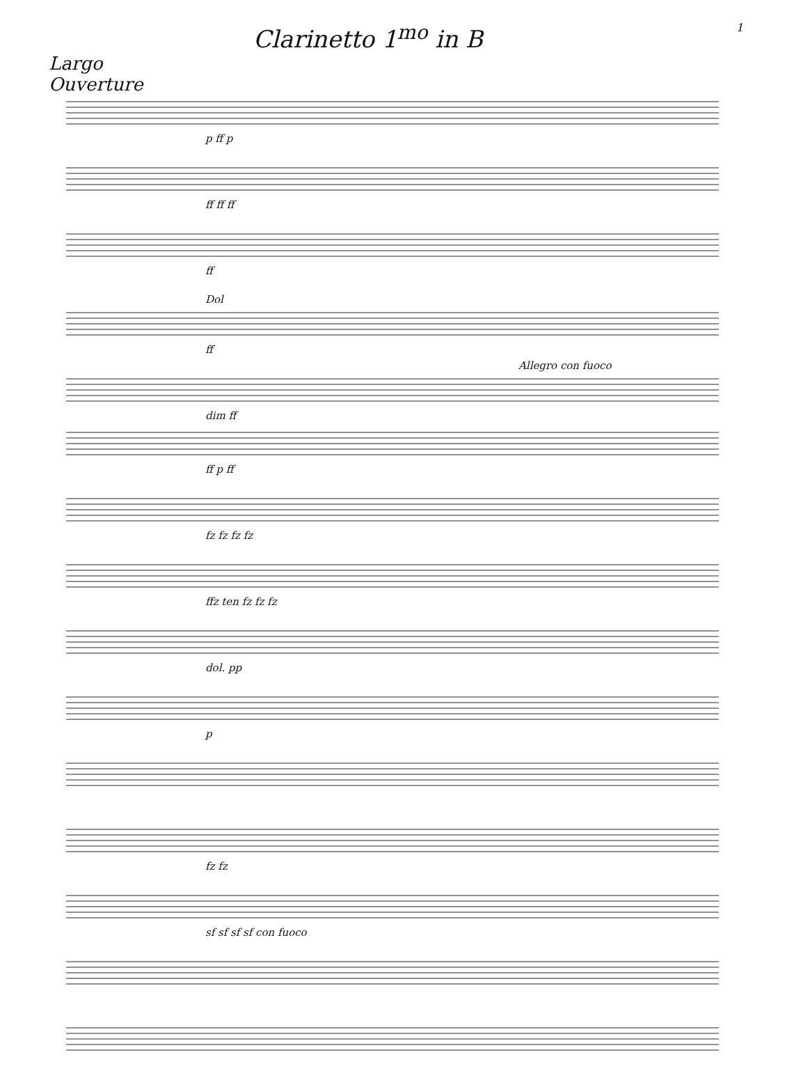Clarinetto 1<sup>mo</sup> in B 1
Largo
Ouverture
p ff p
ff ff ff
ff
Dol
ff
Allegro con fuoco
dim ff
ff p ff
fz fz fz fz
ffz ten fz fz fz
dol. pp
p
fz fz
sf sf sf sf con fuoco